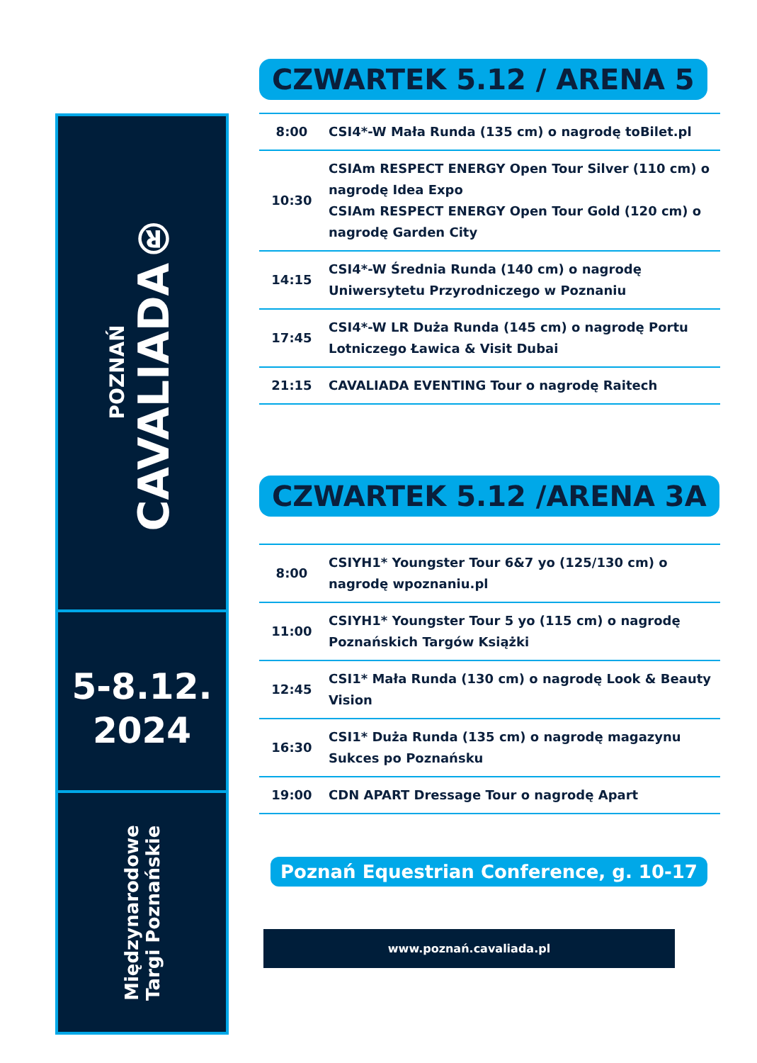POZNAŃ
CAVALIADA®
5-8.12.
2024
Międzynarodowe
Targi Poznańskie
CZWARTEK 5.12 / ARENA 5
| 8:00 | CSI4*-W Mała Runda (135 cm) o nagrodę toBilet.pl |
| 10:30 | CSIAm RESPECT ENERGY Open Tour Silver (110 cm) o nagrodę Idea Expo CSIAm RESPECT ENERGY Open Tour Gold (120 cm) o nagrodę Garden City |
| 14:15 | CSI4*-W Średnia Runda (140 cm) o nagrodę Uniwersytetu Przyrodniczego w Poznaniu |
| 17:45 | CSI4*-W LR Duża Runda (145 cm) o nagrodę Portu Lotniczego Ławica & Visit Dubai |
| 21:15 | CAVALIADA EVENTING Tour o nagrodę Raitech |
CZWARTEK 5.12 /ARENA 3A
| 8:00 | CSIYH1* Youngster Tour 6&7 yo (125/130 cm) o nagrodę wpoznaniu.pl |
| 11:00 | CSIYH1* Youngster Tour 5 yo (115 cm) o nagrodę Poznańskich Targów Książki |
| 12:45 | CSI1* Mała Runda (130 cm) o nagrodę Look & Beauty Vision |
| 16:30 | CSI1* Duża Runda (135 cm) o nagrodę magazynu Sukces po Poznańsku |
| 19:00 | CDN APART Dressage Tour o nagrodę Apart |
Poznań Equestrian Conference, g. 10-17
www.poznań.cavaliada.pl